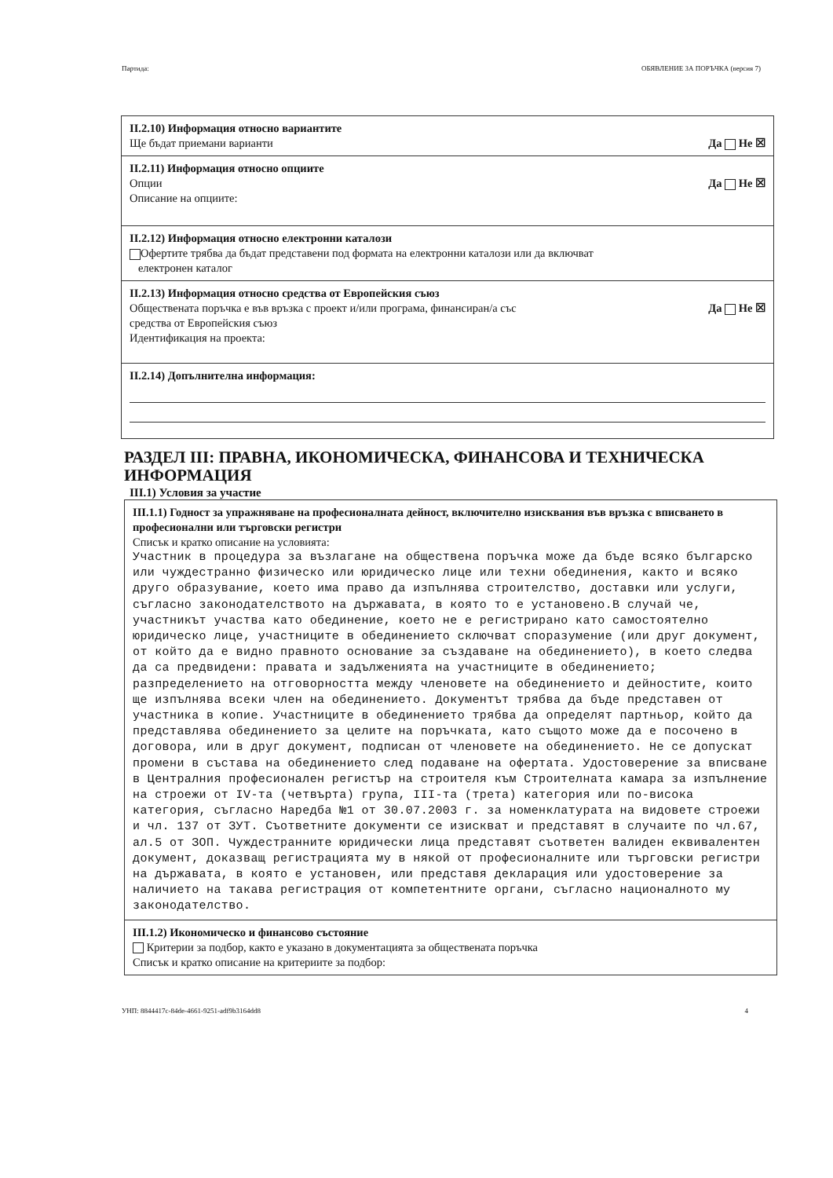Партида: ОБЯВЛЕНИЕ ЗА ПОРЪЧКА (версия 7)
II.2.10) Информация относно вариантите
Ще бъдат приемани варианти Да Не ☒
II.2.11) Информация относно опциите
Опции Да Не ☒
Описание на опциите:
II.2.12) Информация относно електронни каталози
Офертите трябва да бъдат представени под формата на електронни каталози или да включват
електронен каталог
II.2.13) Информация относно средства от Европейския съюз
Обществената поръчка е във връзка с проект и/или програма, финансиран/а със
средства от Европейския съюз Да Не ☒
Идентификация на проекта:
II.2.14) Допълнителна информация:
РАЗДЕЛ III: ПРАВНА, ИКОНОМИЧЕСКА, ФИНАНСОВА И ТЕХНИЧЕСКА ИНФОРМАЦИЯ
III.1) Условия за участие
III.1.1) Годност за упражняване на професионалната дейност, включително изисквания във връзка с вписването в професионални или търговски регистри
Списък и кратко описание на условията:
Участник в процедура за възлагане на обществена поръчка може да бъде всяко българско или чуждестранно физическо или юридическо лице или техни обединения, както и всяко друго образувание, което има право да изпълнява строителство, доставки или услуги, съгласно законодателството на държавата, в която то е установено.В случай че, участникът участва като обединение, което не е регистрирано като самостоятелно юридическо лице, участниците в обединението сключват споразумение (или друг документ, от който да е видно правното основание за създаване на обединението), в което следва да са предвидени: правата и задълженията на участниците в обединението; разпределението на отговорността между членовете на обединението и дейностите, които ще изпълнява всеки член на обединението. Документът трябва да бъде представен от участника в копие. Участниците в обединението трябва да определят партньор, който да представлява обединението за целите на поръчката, като същото може да е посочено в договора, или в друг документ, подписан от членовете на обединението. Не се допускат промени в състава на обединението след подаване на офертата. Удостоверение за вписване в Централния професионален регистър на строителя към Строителната камара за изпълнение на строежи от IV-та (четвърта) група, III-та (трета) категория или по-висока категория, съгласно Наредба №1 от 30.07.2003 г. за номенклатурата на видовете строежи и чл. 137 от ЗУТ. Съответните документи се изискват и представят в случаите по чл.67, ал.5 от ЗОП. Чуждестранните юридически лица представят съответен валиден еквивалентен документ, доказващ регистрацията му в някой от професионалните или търговски регистри на държавата, в която е установен, или представя декларация или удостоверение за наличието на такава регистрация от компетентните органи, съгласно националното му законодателство.
III.1.2) Икономическо и финансово състояние
Критерии за подбор, както е указано в документацията за обществената поръчка
Списък и кратко описание на критериите за подбор:
УНП: 8844417c-84de-4661-9251-adf9b3164dd8 4